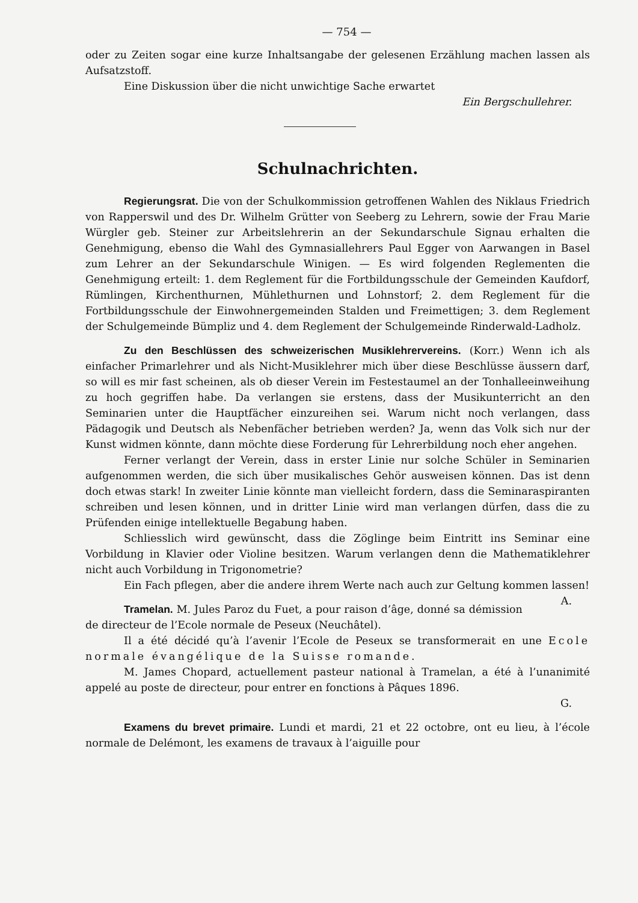— 754 —
oder zu Zeiten sogar eine kurze Inhaltsangabe der gelesenen Erzählung machen lassen als Aufsatzstoff.
Eine Diskussion über die nicht unwichtige Sache erwartet
Ein Bergschullehrer.
Schulnachrichten.
Regierungsrat. Die von der Schulkommission getroffenen Wahlen des Niklaus Friedrich von Rapperswil und des Dr. Wilhelm Grütter von Seeberg zu Lehrern, sowie der Frau Marie Würgler geb. Steiner zur Arbeitslehrerin an der Sekundarschule Signau erhalten die Genehmigung, ebenso die Wahl des Gymnasiallehrers Paul Egger von Aarwangen in Basel zum Lehrer an der Sekundarschule Winigen. — Es wird folgenden Reglementen die Genehmigung erteilt: 1. dem Reglement für die Fortbildungsschule der Gemeinden Kaufdorf, Rümlingen, Kirchenthurnen, Mühlethurnen und Lohnstorf; 2. dem Reglement für die Fortbildungsschule der Einwohnergemeinden Stalden und Freimettigen; 3. dem Reglement der Schulgemeinde Bümpliz und 4. dem Reglement der Schulgemeinde Rinderwald-Ladholz.
Zu den Beschlüssen des schweizerischen Musiklehrervereins. (Korr.) Wenn ich als einfacher Primarlehrer und als Nicht-Musiklehrer mich über diese Beschlüsse äussern darf, so will es mir fast scheinen, als ob dieser Verein im Festestaumel an der Tonhalleeinweihung zu hoch gegriffen habe. Da verlangen sie erstens, dass der Musikunterricht an den Seminarien unter die Hauptfächer einzureihen sei. Warum nicht noch verlangen, dass Pädagogik und Deutsch als Nebenfächer betrieben werden? Ja, wenn das Volk sich nur der Kunst widmen könnte, dann möchte diese Forderung für Lehrerbildung noch eher angehen.
Ferner verlangt der Verein, dass in erster Linie nur solche Schüler in Seminarien aufgenommen werden, die sich über musikalisches Gehör ausweisen können. Das ist denn doch etwas stark! In zweiter Linie könnte man vielleicht fordern, dass die Seminaraspiranten schreiben und lesen können, und in dritter Linie wird man verlangen dürfen, dass die zu Prüfenden einige intellektuelle Begabung haben.
Schliesslich wird gewünscht, dass die Zöglinge beim Eintritt ins Seminar eine Vorbildung in Klavier oder Violine besitzen. Warum verlangen denn die Mathematiklehrer nicht auch Vorbildung in Trigonometrie?
Ein Fach pflegen, aber die andere ihrem Werte nach auch zur Geltung kommen lassen! A.
Tramelan. M. Jules Paroz du Fuet, a pour raison d’âge, donné sa démission de directeur de l’Ecole normale de Peseux (Neuchâtel).
Il a été décidé qu’à l’avenir l’Ecole de Peseux se transformerait en une Ecole normale évangélique de la Suisse romande.
M. James Chopard, actuellement pasteur national à Tramelan, a été à l’unanimité appelé au poste de directeur, pour entrer en fonctions à Pâques 1896.
G.
Examens du brevet primaire. Lundi et mardi, 21 et 22 octobre, ont eu lieu, à l’école normale de Delémont, les examens de travaux à l’aiguille pour